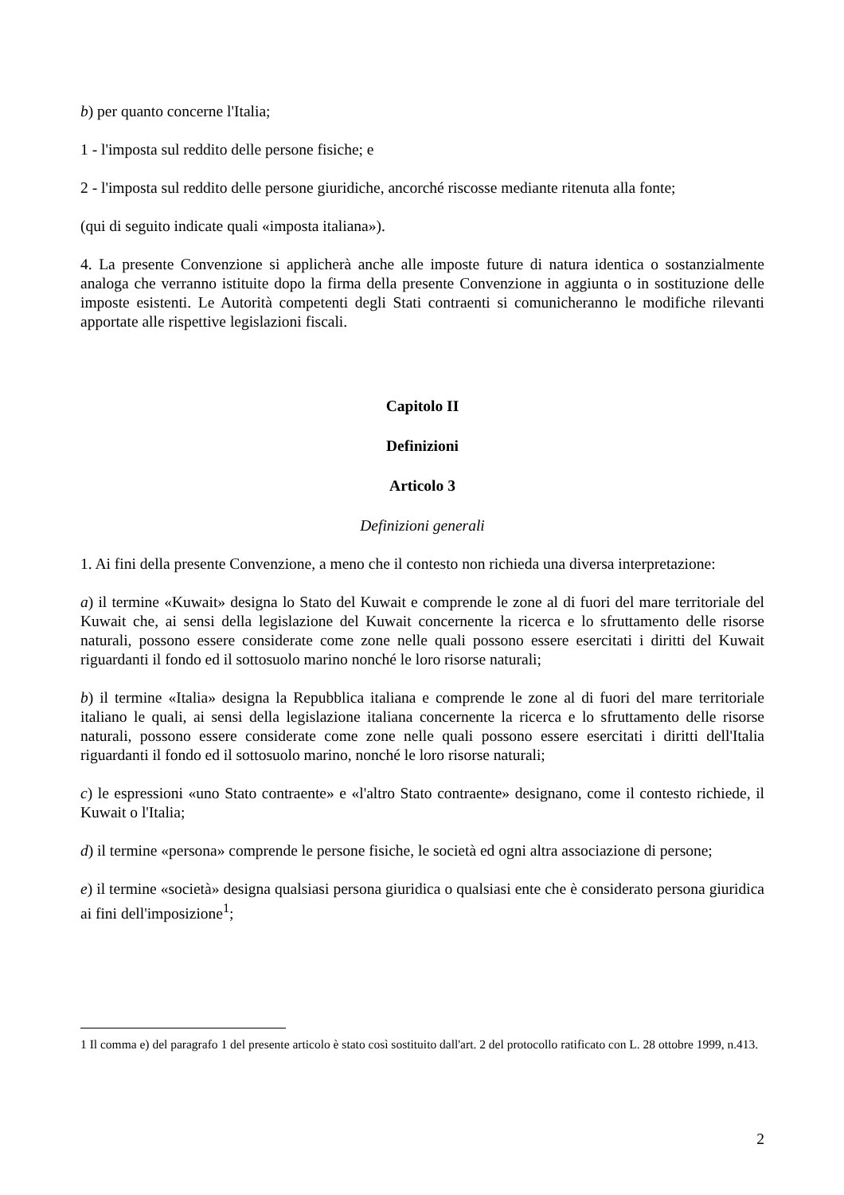b) per quanto concerne l'Italia;
1 - l'imposta sul reddito delle persone fisiche; e
2 - l'imposta sul reddito delle persone giuridiche, ancorché riscosse mediante ritenuta alla fonte;
(qui di seguito indicate quali «imposta italiana»).
4. La presente Convenzione si applicherà anche alle imposte future di natura identica o sostanzialmente analoga che verranno istituite dopo la firma della presente Convenzione in aggiunta o in sostituzione delle imposte esistenti. Le Autorità competenti degli Stati contraenti si comunicheranno le modifiche rilevanti apportate alle rispettive legislazioni fiscali.
Capitolo II
Definizioni
Articolo 3
Definizioni generali
1. Ai fini della presente Convenzione, a meno che il contesto non richieda una diversa interpretazione:
a) il termine «Kuwait» designa lo Stato del Kuwait e comprende le zone al di fuori del mare territoriale del Kuwait che, ai sensi della legislazione del Kuwait concernente la ricerca e lo sfruttamento delle risorse naturali, possono essere considerate come zone nelle quali possono essere esercitati i diritti del Kuwait riguardanti il fondo ed il sottosuolo marino nonché le loro risorse naturali;
b) il termine «Italia» designa la Repubblica italiana e comprende le zone al di fuori del mare territoriale italiano le quali, ai sensi della legislazione italiana concernente la ricerca e lo sfruttamento delle risorse naturali, possono essere considerate come zone nelle quali possono essere esercitati i diritti dell'Italia riguardanti il fondo ed il sottosuolo marino, nonché le loro risorse naturali;
c) le espressioni «uno Stato contraente» e «l'altro Stato contraente» designano, come il contesto richiede, il Kuwait o l'Italia;
d) il termine «persona» comprende le persone fisiche, le società ed ogni altra associazione di persone;
e) il termine «società» designa qualsiasi persona giuridica o qualsiasi ente che è considerato persona giuridica ai fini dell'imposizione<sup>1</sup>;
1 Il comma e) del paragrafo 1 del presente articolo è stato così sostituito dall'art. 2 del protocollo ratificato con L. 28 ottobre 1999, n.413.
2